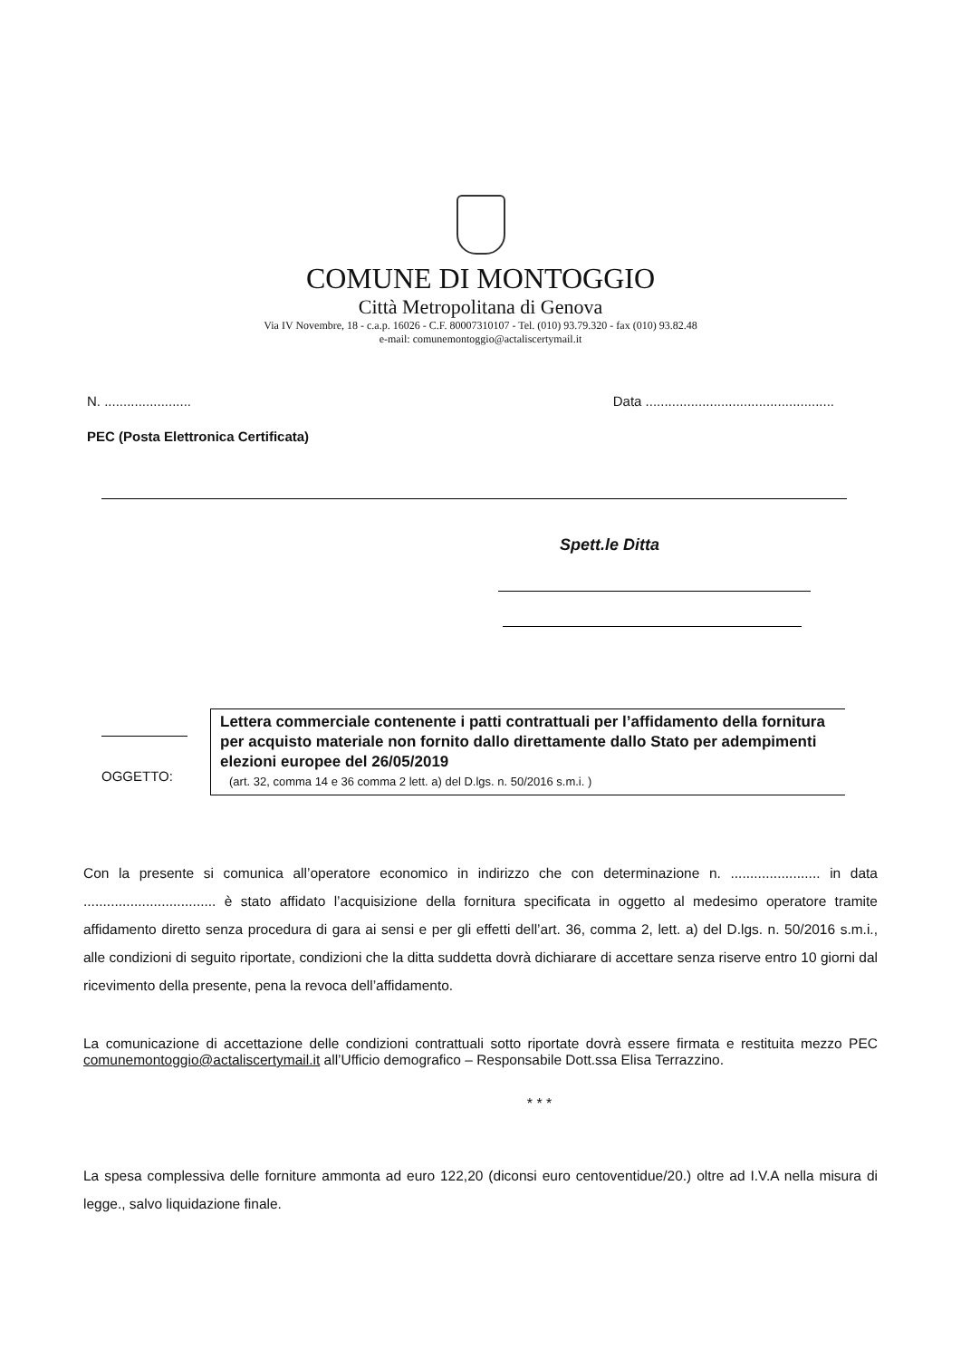COMUNE DI MONTOGGIO
Città Metropolitana di Genova
Via IV Novembre, 18 - c.a.p. 16026 - C.F. 80007310107 - Tel. (010) 93.79.320 - fax (010) 93.82.48
e-mail: comunemontoggio@actaliscertymail.it
N. ....................... Data ..................................................
PEC (Posta Elettronica Certificata)
Spett.le Ditta
OGGETTO:
Lettera commerciale contenente i patti contrattuali per l’affidamento della fornitura per acquisto materiale non fornito dallo direttamente dallo Stato per adempimenti elezioni europee del 26/05/2019
(art. 32, comma 14 e 36 comma 2 lett. a) del D.lgs. n. 50/2016 s.m.i. )
Con la presente si comunica all’operatore economico in indirizzo che con determinazione n. ....................... in data .................................. è stato affidato l’acquisizione della fornitura specificata in oggetto al medesimo operatore tramite affidamento diretto senza procedura di gara ai sensi e per gli effetti dell’art. 36, comma 2, lett. a) del D.lgs. n. 50/2016 s.m.i., alle condizioni di seguito riportate, condizioni che la ditta suddetta dovrà dichiarare di accettare senza riserve entro 10 giorni dal ricevimento della presente, pena la revoca dell’affidamento.
La comunicazione di accettazione delle condizioni contrattuali sotto riportate dovrà essere firmata e restituita mezzo PEC comunemontoggio@actaliscertymail.it all’Ufficio demografico – Responsabile Dott.ssa Elisa Terrazzino.
* * *
La spesa complessiva delle forniture ammonta ad euro 122,20 (diconsi euro centoventidue/20.) oltre ad I.V.A nella misura di legge., salvo liquidazione finale.